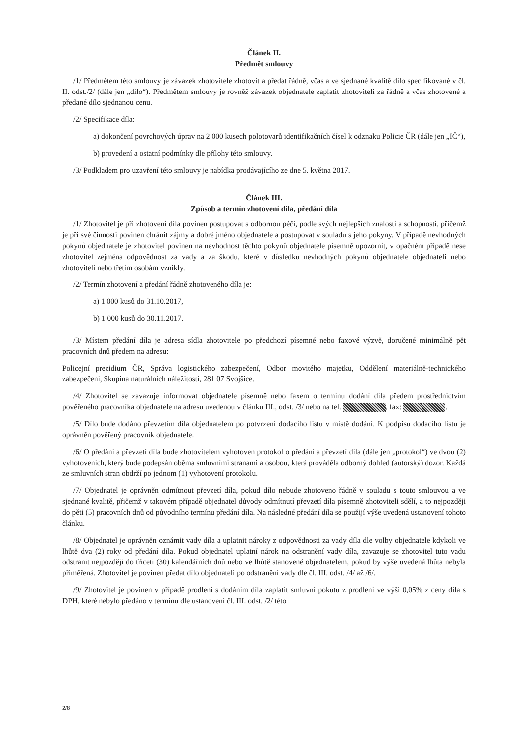Článek II.
Předmět smlouvy
/1/ Předmětem této smlouvy je závazek zhotovitele zhotovit a předat řádně, včas a ve sjednané kvalitě dílo specifikované v čl. II. odst./2/ (dále jen „dílo“). Předmětem smlouvy je rovněž závazek objednatele zaplatit zhotoviteli za řádně a včas zhotovené a předané dílo sjednanou cenu.
/2/ Specifikace díla:
a) dokončení povrchových úprav na 2 000 kusech polotovarů identifikačních čísel k odznaku Policie ČR (dále jen „IČ“),
b) provedení a ostatní podmínky dle přílohy této smlouvy.
/3/ Podkladem pro uzavření této smlouvy je nabídka prodávajícího ze dne 5. května 2017.
Článek III.
Způsob a termín zhotovení díla, předání díla
/1/ Zhotovitel je při zhotovení díla povinen postupovat s odbornou péčí, podle svých nejlepších znalostí a schopností, přičemž je při své činnosti povinen chránit zájmy a dobré jméno objednatele a postupovat v souladu s jeho pokyny. V případě nevhodných pokynů objednatele je zhotovitel povinen na nevhodnost těchto pokynů objednatele písemně upozornit, v opačném případě nese zhotovitel zejména odpovědnost za vady a za škodu, které v důsledku nevhodných pokynů objednatele objednateli nebo zhotoviteli nebo třetím osobám vznikly.
/2/ Termín zhotovení a předání řádně zhotoveného díla je:
a) 1 000 kusů do 31.10.2017,
b) 1 000 kusů do 30.11.2017.
/3/ Místem předání díla je adresa sídla zhotovitele po předchozí písemné nebo faxové výzvě, doručené minimálně pět pracovních dnů předem na adresu:
Policejní prezidium ČR, Správa logistického zabezpečení, Odbor movitého majetku, Oddělení materiálně-technického zabezpečení, Skupina naturálních náležitostí, 281 07 Svojšice.
/4/ Zhotovitel se zavazuje informovat objednatele písemně nebo faxem o termínu dodání díla předem prostřednictvím pověřeného pracovníka objednatele na adresu uvedenou v článku III., odst. /3/ nebo na tel. , fax: .
/5/ Dílo bude dodáno převzetím díla objednatelem po potvrzení dodacího listu v místě dodání. K podpisu dodacího listu je oprávněn pověřený pracovník objednatele.
/6/ O předání a převzetí díla bude zhotovitelem vyhotoven protokol o předání a převzetí díla (dále jen „protokol“) ve dvou (2) vyhotoveních, který bude podepsán oběma smluvními stranami a osobou, která prováděla odborný dohled (autorský) dozor. Každá ze smluvních stran obdrží po jednom (1) vyhotovení protokolu.
/7/ Objednatel je oprávněn odmítnout převzetí díla, pokud dílo nebude zhotoveno řádně v souladu s touto smlouvou a ve sjednané kvalitě, přičemž v takovém případě objednatel důvody odmítnutí převzetí díla písemně zhotoviteli sdělí, a to nejpozději do pěti (5) pracovních dnů od původního termínu předání díla. Na následné předání díla se použijí výše uvedená ustanovení tohoto článku.
/8/ Objednatel je oprávněn oznámit vady díla a uplatnit nároky z odpovědnosti za vady díla dle volby objednatele kdykoli ve lhůtě dva (2) roky od předání díla. Pokud objednatel uplatní nárok na odstranění vady díla, zavazuje se zhotovitel tuto vadu odstranit nejpozději do třiceti (30) kalendářních dnů nebo ve lhůtě stanovené objednatelem, pokud by výše uvedená lhůta nebyla přiměřená. Zhotovitel je povinen předat dílo objednateli po odstranění vady dle čl. III. odst. /4/ až /6/.
/9/ Zhotovitel je povinen v případě prodlení s dodáním díla zaplatit smluvní pokutu z prodlení ve výši 0,05% z ceny díla s DPH, které nebylo předáno v termínu dle ustanovení čl. III. odst. /2/ této
2/8